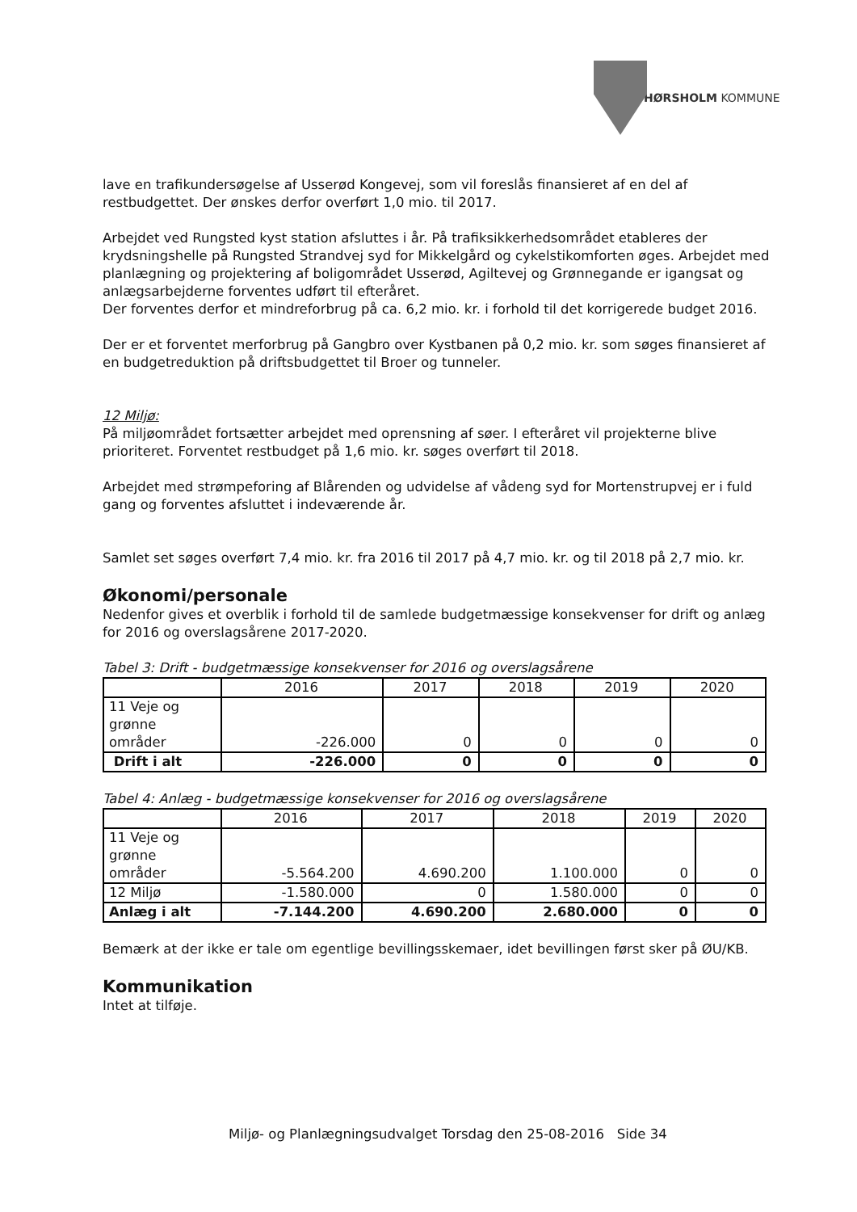HØRSHOLM KOMMUNE
lave en trafikundersøgelse af Usserød Kongevej, som vil foreslås finansieret af en del af restbudgettet. Der ønskes derfor overført 1,0 mio. til 2017.
Arbejdet ved Rungsted kyst station afsluttes i år. På trafiksikkerhedsområdet etableres der krydsningshelle på Rungsted Strandvej syd for Mikkelgård og cykelstikomforten øges. Arbejdet med planlægning og projektering af boligområdet Usserød, Agiltevej og Grønnegande er igangsat og anlægsarbejderne forventes udført til efteråret.
Der forventes derfor et mindreforbrug på ca. 6,2 mio. kr. i forhold til det korrigerede budget 2016.
Der er et forventet merforbrug på Gangbro over Kystbanen på 0,2 mio. kr. som søges finansieret af en budgetreduktion på driftsbudgettet til Broer og tunneler.
12 Miljø:
På miljøområdet fortsætter arbejdet med oprensning af søer. I efteråret vil projekterne blive prioriteret. Forventet restbudget på 1,6 mio. kr. søges overført til 2018.
Arbejdet med strømpeforing af Blårenden og udvidelse af vådeng syd for Mortenstrupvej er i fuld gang og forventes afsluttet i indeværende år.
Samlet set søges overført 7,4 mio. kr. fra 2016 til 2017 på 4,7 mio. kr. og til 2018 på 2,7 mio. kr.
Økonomi/personale
Nedenfor gives et overblik i forhold til de samlede budgetmæssige konsekvenser for drift og anlæg for 2016 og overslagsårene 2017-2020.
Tabel 3: Drift - budgetmæssige konsekvenser for 2016 og overslagsårene
| | 2016 | 2017 | 2018 | 2019 | 2020 |
| --- | --- | --- | --- | --- | --- |
| 11 Veje og grønne områder | -226.000 | 0 | 0 | 0 | 0 |
| Drift i alt | -226.000 | 0 | 0 | 0 | 0 |
Tabel 4: Anlæg - budgetmæssige konsekvenser for 2016 og overslagsårene
| | 2016 | 2017 | 2018 | 2019 | 2020 |
| --- | --- | --- | --- | --- | --- |
| 11 Veje og grønne områder | -5.564.200 | 4.690.200 | 1.100.000 | 0 | 0 |
| 12 Miljø | -1.580.000 | 0 | 1.580.000 | 0 | 0 |
| Anlæg i alt | -7.144.200 | 4.690.200 | 2.680.000 | 0 | 0 |
Bemærk at der ikke er tale om egentlige bevillingsskemaer, idet bevillingen først sker på ØU/KB.
Kommunikation
Intet at tilføje.
Miljø- og Planlægningsudvalget Torsdag den 25-08-2016 Side 34